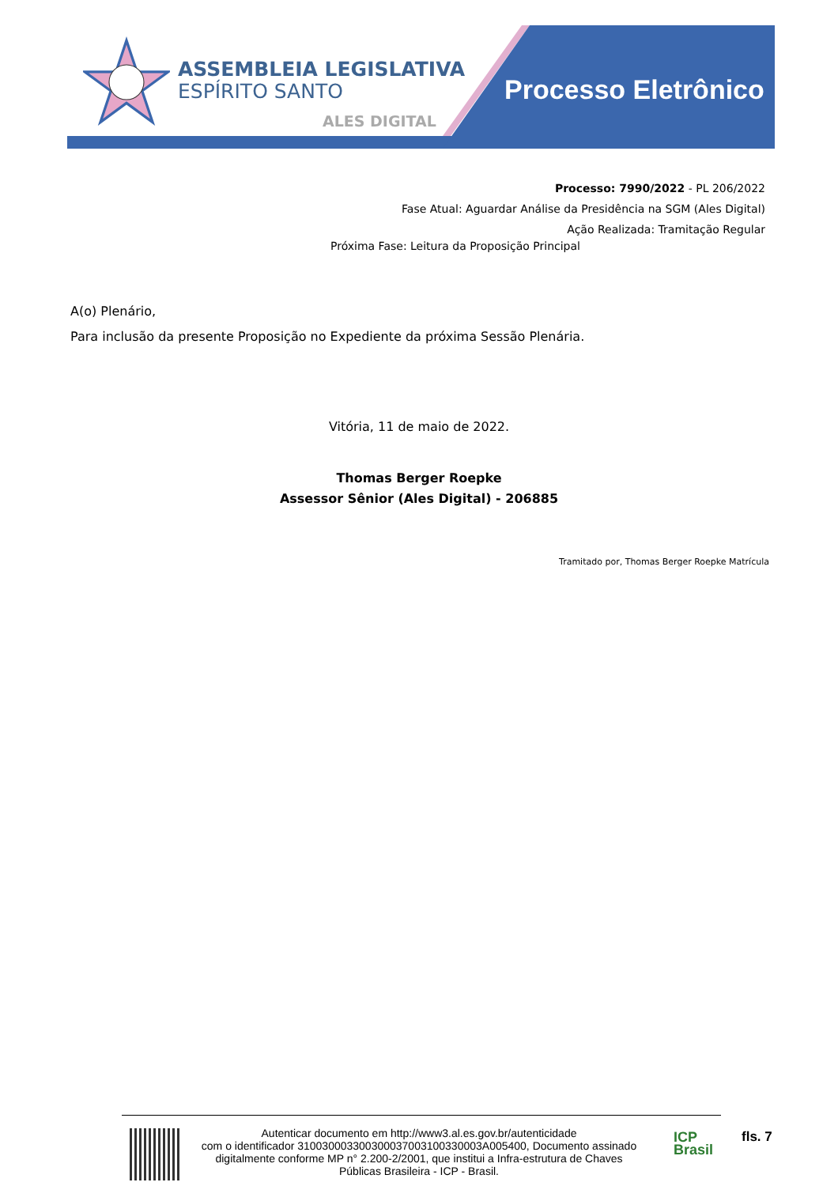ASSEMBLEIA LEGISLATIVA
ESPÍRITO SANTO
ALES DIGITAL
Processo Eletrônico
Processo: 7990/2022 - PL 206/2022
Fase Atual: Aguardar Análise da Presidência na SGM (Ales Digital)
Ação Realizada: Tramitação Regular
Próxima Fase: Leitura da Proposição Principal
A(o) Plenário,
Para inclusão da presente Proposição no Expediente da próxima Sessão Plenária.
Vitória, 11 de maio de 2022.
Thomas Berger Roepke
Assessor Sênior (Ales Digital) - 206885
Tramitado por, Thomas Berger Roepke Matrícula
Autenticar documento em http://www3.al.es.gov.br/autenticidade
com o identificador 310030003300300037003100330003A005400, Documento assinado digitalmente conforme MP n° 2.200-2/2001, que institui a Infra-estrutura de Chaves Públicas Brasileira - ICP - Brasil.
ICP
Brasil
fls. 7